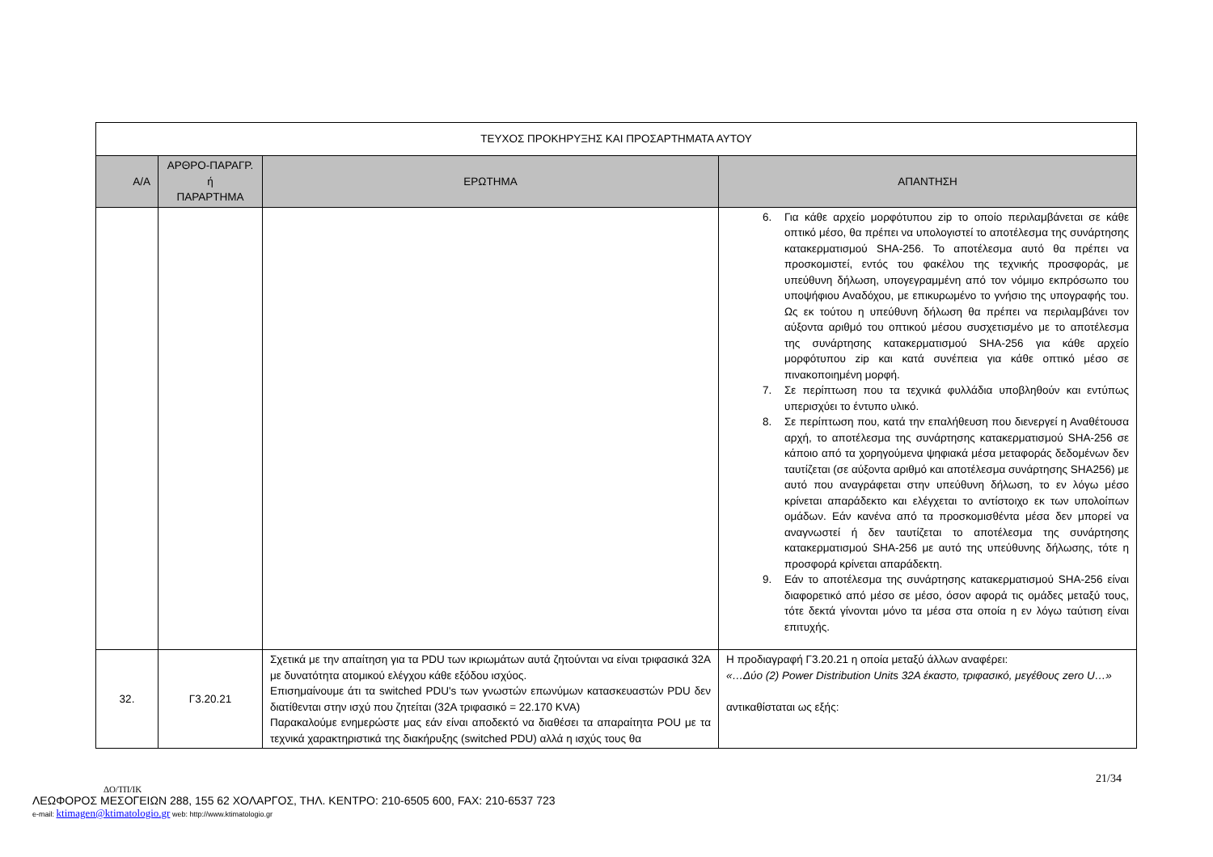| ΤΕΥΧΟΣ ΠΡΟΚΗΡΥΞΗΣ ΚΑΙ ΠΡΟΣΑΡΤΗΜΑΤΑ ΑΥΤΟΥ | | | |
| Α/Α | ΑΡΘΡΟ-ΠΑΡΑΓΡ. ή ΠΑΡΑΡΤΗΜΑ | ΕΡΩΤΗΜΑ | ΑΠΑΝΤΗΣΗ |
| | | | 6. Για κάθε αρχείο μορφότυπου zip το οποίο περιλαμβάνεται σε κάθε οπτικό μέσο, θα πρέπει να υπολογιστεί το αποτέλεσμα της συνάρτησης κατακερματισμού SHA-256. Το αποτέλεσμα αυτό θα πρέπει να προσκομιστεί, εντός του φακέλου της τεχνικής προσφοράς, με υπεύθυνη δήλωση, υπογεγραμμένη από τον νόμιμο εκπρόσωπο του υποψήφιου Αναδόχου, με επικυρωμένο το γνήσιο της υπογραφής του. Ως εκ τούτου η υπεύθυνη δήλωση θα πρέπει να περιλαμβάνει τον αύξοντα αριθμό του οπτικού μέσου συσχετισμένο με το αποτέλεσμα της συνάρτησης κατακερματισμού SHA-256 για κάθε αρχείο μορφότυπου zip και κατά συνέπεια για κάθε οπτικό μέσο σε πινακοποιημένη μορφή. 7. Σε περίπτωση που τα τεχνικά φυλλάδια υποβληθούν και εντύπως υπερισχύει το έντυπο υλικό. 8. Σε περίπτωση που, κατά την επαλήθευση που διενεργεί η Αναθέτουσα αρχή, το αποτέλεσμα της συνάρτησης κατακερματισμού SHA-256 σε κάποιο από τα χορηγούμενα ψηφιακά μέσα μεταφοράς δεδομένων δεν ταυτίζεται (σε αύξοντα αριθμό και αποτέλεσμα συνάρτησης SHA256) με αυτό που αναγράφεται στην υπεύθυνη δήλωση, το εν λόγω μέσο κρίνεται απαράδεκτο και ελέγχεται το αντίστοιχο εκ των υπολοίπων ομάδων. Εάν κανένα από τα προσκομισθέντα μέσα δεν μπορεί να αναγνωστεί ή δεν ταυτίζεται το αποτέλεσμα της συνάρτησης κατακερματισμού SHA-256 με αυτό της υπεύθυνης δήλωσης, τότε η προσφορά κρίνεται απαράδεκτη. 9. Εάν το αποτέλεσμα της συνάρτησης κατακερματισμού SHA-256 είναι διαφορετικό από μέσο σε μέσο, όσον αφορά τις ομάδες μεταξύ τους, τότε δεκτά γίνονται μόνο τα μέσα στα οποία η εν λόγω ταύτιση είναι επιτυχής. |
| 32. | Γ3.20.21 | Σχετικά με την απαίτηση για τα PDU των ικριωμάτων αυτά ζητούνται να είναι τριφασικά 32Α με δυνατότητα ατομικού ελέγχου κάθε εξόδου ισχύος. Επισημαίνουμε άτι τα switched PDU's των γνωστών επωνύμων κατασκευαστών PDU δεν διατίθενται στην ισχύ που ζητείται (32Α τριφασικό = 22.170 KVA) Παρακαλούμε ενημερώστε μας εάν είναι αποδεκτό να διαθέσει τα απαραίτητα POU με τα τεχνικά χαρακτηριστικά της διακήρυξης (switched PDU) αλλά η ισχύς τους θα | Η προδιαγραφή Γ3.20.21 η οποία μεταξύ άλλων αναφέρει: «…Δύο (2) Power Distribution Units 32A έκαστο, τριφασικό, μεγέθους zero U…» αντικαθίσταται ως εξής: |
21/34
ΔΟ/ΤΠ/ΙΚ
ΛΕΩΦΟΡΟΣ ΜΕΣΟΓΕΙΩΝ 288, 155 62 ΧΟΛΑΡΓΟΣ, ΤΗΛ. ΚΕΝΤΡΟ: 210-6505 600, FAX: 210-6537 723
e-mail: ktimagen@ktimatologio.gr web: http://www.ktimatologio.gr